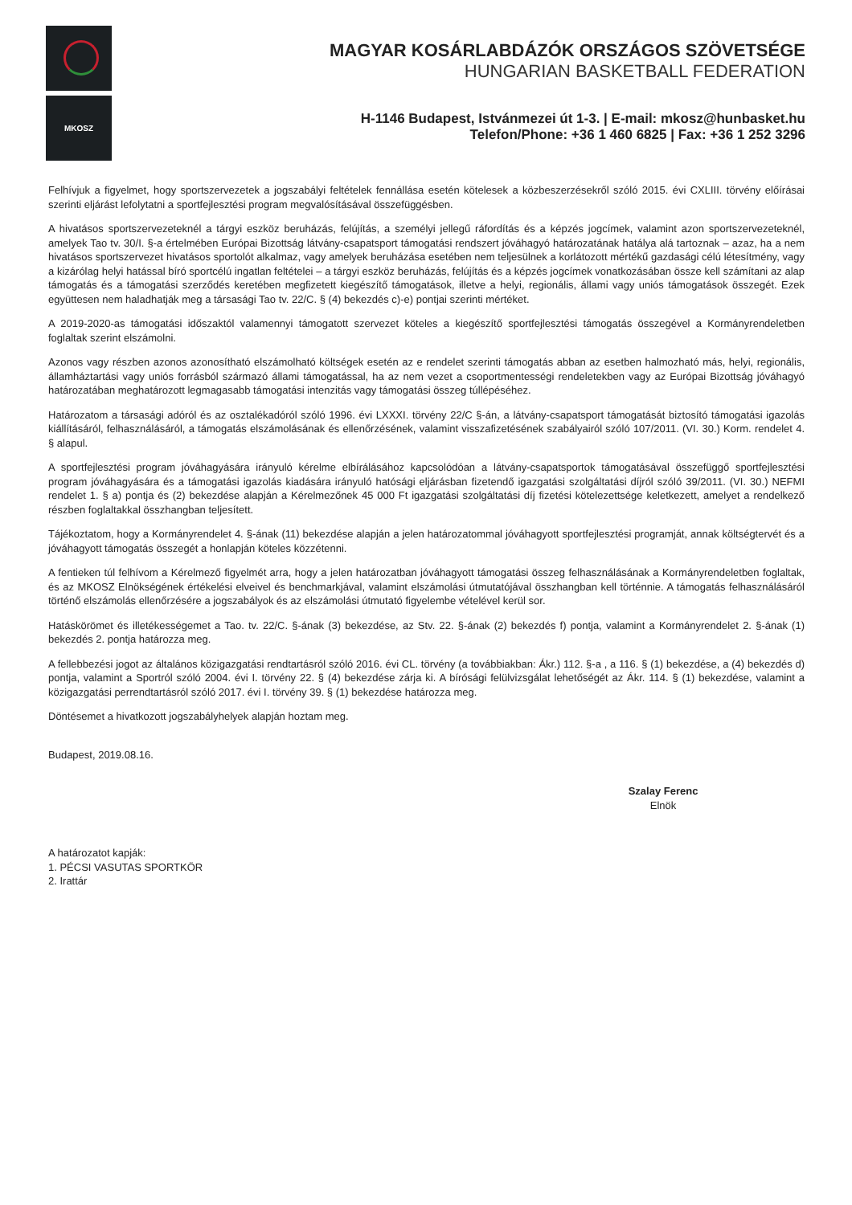MKOSZ
MAGYAR KOSÁRLABDÁZÓK ORSZÁGOS SZÖVETSÉGE
HUNGARIAN BASKETBALL FEDERATION
H-1146 Budapest, Istvánmezei út 1-3. | E-mail: mkosz@hunbasket.hu
Telefon/Phone: +36 1 460 6825 | Fax: +36 1 252 3296
Felhívjuk a figyelmet, hogy sportszervezetek a jogszabályi feltételek fennállása esetén kötelesek a közbeszerzésekről szóló 2015. évi CXLIII. törvény előírásai szerinti eljárást lefolytatni a sportfejlesztési program megvalósításával összefüggésben.
A hivatásos sportszervezeteknél a tárgyi eszköz beruházás, felújítás, a személyi jellegű ráfordítás és a képzés jogcímek, valamint azon sportszervezeteknél, amelyek Tao tv. 30/I. §-a értelmében Európai Bizottság látvány-csapatsport támogatási rendszert jóváhagyó határozatának hatálya alá tartoznak – azaz, ha a nem hivatásos sportszervezet hivatásos sportolót alkalmaz, vagy amelyek beruházása esetében nem teljesülnek a korlátozott mértékű gazdasági célú létesítmény, vagy a kizárólag helyi hatással bíró sportcélú ingatlan feltételei – a tárgyi eszköz beruházás, felújítás és a képzés jogcímek vonatkozásában össze kell számítani az alap támogatás és a támogatási szerződés keretében megfizetett kiegészítő támogatások, illetve a helyi, regionális, állami vagy uniós támogatások összegét. Ezek együttesen nem haladhatják meg a társasági Tao tv. 22/C. § (4) bekezdés c)-e) pontjai szerinti mértéket.
A 2019-2020-as támogatási időszaktól valamennyi támogatott szervezet köteles a kiegészítő sportfejlesztési támogatás összegével a Kormányrendeletben foglaltak szerint elszámolni.
Azonos vagy részben azonos azonosítható elszámolható költségek esetén az e rendelet szerinti támogatás abban az esetben halmozható más, helyi, regionális, államháztartási vagy uniós forrásból származó állami támogatással, ha az nem vezet a csoportmentességi rendeletekben vagy az Európai Bizottság jóváhagyó határozatában meghatározott legmagasabb támogatási intenzitás vagy támogatási összeg túllépéséhez.
Határozatom a társasági adóról és az osztalékadóról szóló 1996. évi LXXXI. törvény 22/C §-án, a látvány-csapatsport támogatását biztosító támogatási igazolás kiállításáról, felhasználásáról, a támogatás elszámolásának és ellenőrzésének, valamint visszafizetésének szabályairól szóló 107/2011. (VI. 30.) Korm. rendelet 4. § alapul.
A sportfejlesztési program jóváhagyására irányuló kérelme elbírálásához kapcsolódóan a látvány-csapatsportok támogatásával összefüggő sportfejlesztési program jóváhagyására és a támogatási igazolás kiadására irányuló hatósági eljárásban fizetendő igazgatási szolgáltatási díjról szóló 39/2011. (VI. 30.) NEFMI rendelet 1. § a) pontja és (2) bekezdése alapján a Kérelmezőnek 45 000 Ft igazgatási szolgáltatási díj fizetési kötelezettsége keletkezett, amelyet a rendelkező részben foglaltakkal összhangban teljesített.
Tájékoztatom, hogy a Kormányrendelet 4. §-ának (11) bekezdése alapján a jelen határozatommal jóváhagyott sportfejlesztési programját, annak költségtervét és a jóváhagyott támogatás összegét a honlapján köteles közzétenni.
A fentieken túl felhívom a Kérelmező figyelmét arra, hogy a jelen határozatban jóváhagyott támogatási összeg felhasználásának a Kormányrendeletben foglaltak, és az MKOSZ Elnökségének értékelési elveivel és benchmarkjával, valamint elszámolási útmutatójával összhangban kell történnie. A támogatás felhasználásáról történő elszámolás ellenőrzésére a jogszabályok és az elszámolási útmutató figyelembe vételével kerül sor.
Hatáskörömet és illetékességemet a Tao. tv. 22/C. §-ának (3) bekezdése, az Stv. 22. §-ának (2) bekezdés f) pontja, valamint a Kormányrendelet 2. §-ának (1) bekezdés 2. pontja határozza meg.
A fellebbezési jogot az általános közigazgatási rendtartásról szóló 2016. évi CL. törvény (a továbbiakban: Ákr.) 112. §-a , a 116. § (1) bekezdése, a (4) bekezdés d) pontja, valamint a Sportról szóló 2004. évi I. törvény 22. § (4) bekezdése zárja ki. A bírósági felülvizsgálat lehetőségét az Ákr. 114. § (1) bekezdése, valamint a közigazgatási perrendtartásról szóló 2017. évi I. törvény 39. § (1) bekezdése határozza meg.
Döntésemet a hivatkozott jogszabályhelyek alapján hoztam meg.
Budapest, 2019.08.16.
Szalay Ferenc
Elnök
A határozatot kapják:
1. PÉCSI VASUTAS SPORTKÖR
2. Irattár